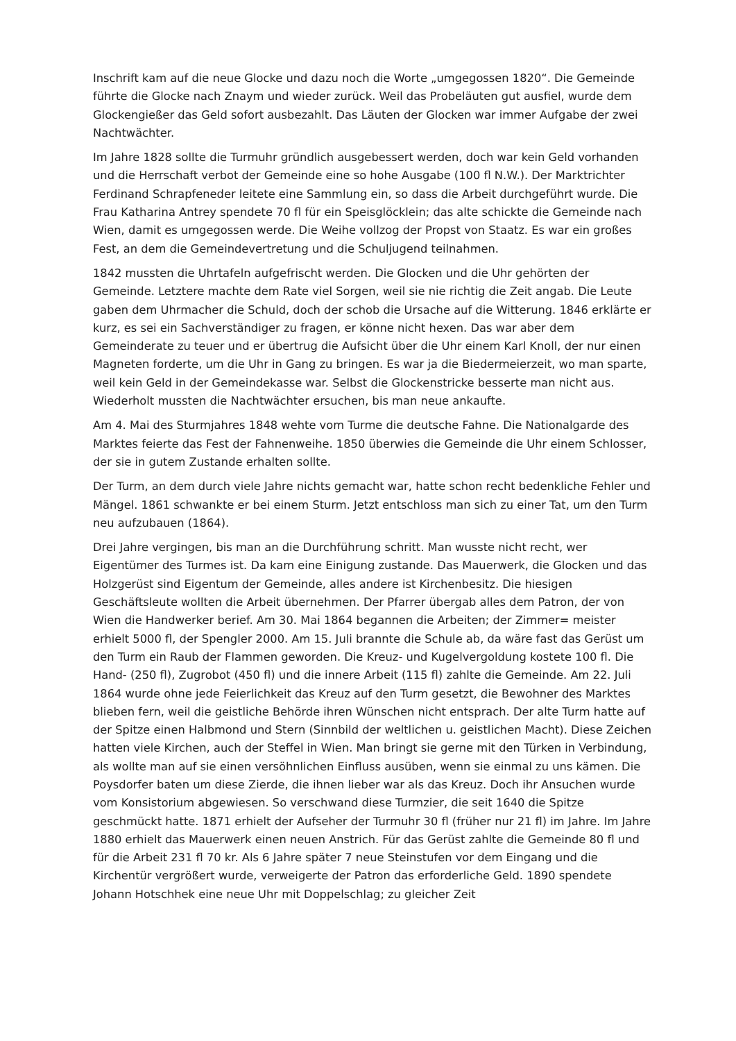Inschrift kam auf die neue Glocke und dazu noch die Worte „umgegossen 1820“. Die Gemeinde führte die Glocke nach Znaym und wieder zurück. Weil das Probeläuten gut ausfiel, wurde dem Glockengießer das Geld sofort ausbezahlt. Das Läuten der Glocken war immer Aufgabe der zwei Nachtwächter.
Im Jahre 1828 sollte die Turmuhr gründlich ausgebessert werden, doch war kein Geld vorhanden und die Herrschaft verbot der Gemeinde eine so hohe Ausgabe (100 fl N.W.). Der Marktrichter Ferdinand Schrapfeneder leitete eine Sammlung ein, so dass die Arbeit durchgeführt wurde. Die Frau Katharina Antrey spendete 70 fl für ein Speisglöcklein; das alte schickte die Gemeinde nach Wien, damit es umgegossen werde. Die Weihe vollzog der Propst von Staatz. Es war ein großes Fest, an dem die Gemeindevertretung und die Schuljugend teilnahmen.
1842 mussten die Uhrtafeln aufgefrischt werden. Die Glocken und die Uhr gehörten der Gemeinde. Letztere machte dem Rate viel Sorgen, weil sie nie richtig die Zeit angab. Die Leute gaben dem Uhrmacher die Schuld, doch der schob die Ursache auf die Witterung. 1846 erklärte er kurz, es sei ein Sachverständiger zu fragen, er könne nicht hexen. Das war aber dem Gemeinderate zu teuer und er übertrug die Aufsicht über die Uhr einem Karl Knoll, der nur einen Magneten forderte, um die Uhr in Gang zu bringen. Es war ja die Biedermeierzeit, wo man sparte, weil kein Geld in der Gemeindekasse war. Selbst die Glockenstricke besserte man nicht aus. Wiederholt mussten die Nachtwächter ersuchen, bis man neue ankaufte.
Am 4. Mai des Sturmjahres 1848 wehte vom Turme die deutsche Fahne. Die Nationalgarde des Marktes feierte das Fest der Fahnenweihe. 1850 überwies die Gemeinde die Uhr einem Schlosser, der sie in gutem Zustande erhalten sollte.
Der Turm, an dem durch viele Jahre nichts gemacht war, hatte schon recht bedenkliche Fehler und Mängel. 1861 schwankte er bei einem Sturm. Jetzt entschloss man sich zu einer Tat, um den Turm neu aufzubauen (1864).
Drei Jahre vergingen, bis man an die Durchführung schritt. Man wusste nicht recht, wer Eigentümer des Turmes ist. Da kam eine Einigung zustande. Das Mauerwerk, die Glocken und das Holzgerüst sind Eigentum der Gemeinde, alles andere ist Kirchenbesitz. Die hiesigen Geschäftsleute wollten die Arbeit übernehmen. Der Pfarrer übergab alles dem Patron, der von Wien die Handwerker berief. Am 30. Mai 1864 begannen die Arbeiten; der Zimmer= meister erhielt 5000 fl, der Spengler 2000. Am 15. Juli brannte die Schule ab, da wäre fast das Gerüst um den Turm ein Raub der Flammen geworden. Die Kreuz- und Kugelvergoldung kostete 100 fl. Die Hand- (250 fl), Zugrobot (450 fl) und die innere Arbeit (115 fl) zahlte die Gemeinde. Am 22. Juli 1864 wurde ohne jede Feierlichkeit das Kreuz auf den Turm gesetzt, die Bewohner des Marktes blieben fern, weil die geistliche Behörde ihren Wünschen nicht entsprach. Der alte Turm hatte auf der Spitze einen Halbmond und Stern (Sinnbild der weltlichen u. geistlichen Macht). Diese Zeichen hatten viele Kirchen, auch der Steffel in Wien. Man bringt sie gerne mit den Türken in Verbindung, als wollte man auf sie einen versöhnlichen Einfluss ausüben, wenn sie einmal zu uns kämen. Die Poysdorfer baten um diese Zierde, die ihnen lieber war als das Kreuz. Doch ihr Ansuchen wurde vom Konsistorium abgewiesen. So verschwand diese Turmzier, die seit 1640 die Spitze geschmückt hatte. 1871 erhielt der Aufseher der Turmuhr 30 fl (früher nur 21 fl) im Jahre. Im Jahre 1880 erhielt das Mauerwerk einen neuen Anstrich. Für das Gerüst zahlte die Gemeinde 80 fl und für die Arbeit 231 fl 70 kr. Als 6 Jahre später 7 neue Steinstufen vor dem Eingang und die Kirchentür vergrößert wurde, verweigerte der Patron das erforderliche Geld. 1890 spendete Johann Hotschhek eine neue Uhr mit Doppelschlag; zu gleicher Zeit